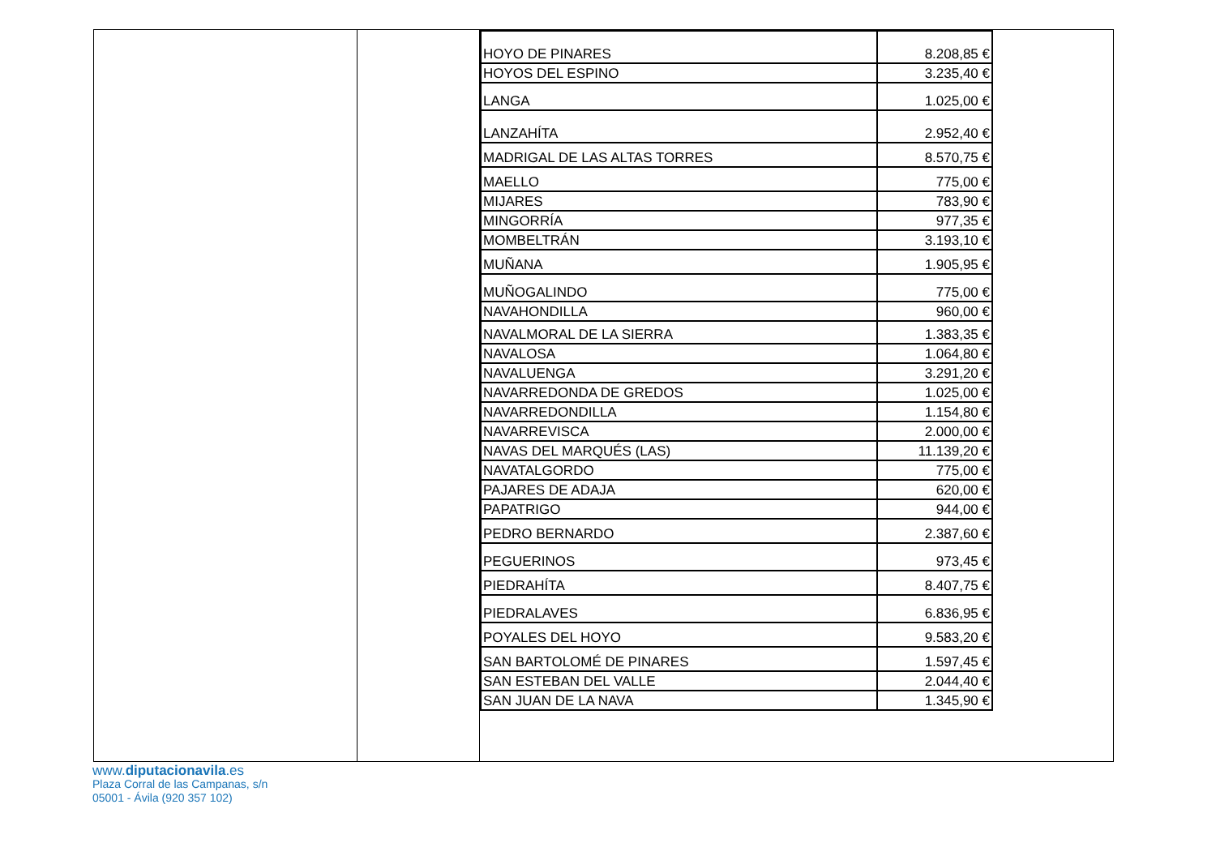| HOYO DE PINARES | 8.208,85 € |
| HOYOS DEL ESPINO | 3.235,40 € |
| LANGA | 1.025,00 € |
| LANZAHÍTA | 2.952,40 € |
| MADRIGAL DE LAS ALTAS TORRES | 8.570,75 € |
| MAELLO | 775,00 € |
| MIJARES | 783,90 € |
| MINGORRÍA | 977,35 € |
| MOMBELTRÁN | 3.193,10 € |
| MUÑANA | 1.905,95 € |
| MUÑOGALINDO | 775,00 € |
| NAVAHONDILLA | 960,00 € |
| NAVALMORAL DE LA SIERRA | 1.383,35 € |
| NAVALOSA | 1.064,80 € |
| NAVALUENGA | 3.291,20 € |
| NAVARREDONDA DE GREDOS | 1.025,00 € |
| NAVARREDONDILLA | 1.154,80 € |
| NAVARREVISCA | 2.000,00 € |
| NAVAS DEL MARQUÉS (LAS) | 11.139,20 € |
| NAVATALGORDO | 775,00 € |
| PAJARES DE ADAJA | 620,00 € |
| PAPATRIGO | 944,00 € |
| PEDRO BERNARDO | 2.387,60 € |
| PEGUERINOS | 973,45 € |
| PIEDRAHÍTA | 8.407,75 € |
| PIEDRALAVES | 6.836,95 € |
| POYALES DEL HOYO | 9.583,20 € |
| SAN BARTOLOMÉ DE PINARES | 1.597,45 € |
| SAN ESTEBAN DEL VALLE | 2.044,40 € |
| SAN JUAN DE LA NAVA | 1.345,90 € |
www.diputacionavila.es
Plaza Corral de las Campanas, s/n
05001 - Ávila (920 357 102)